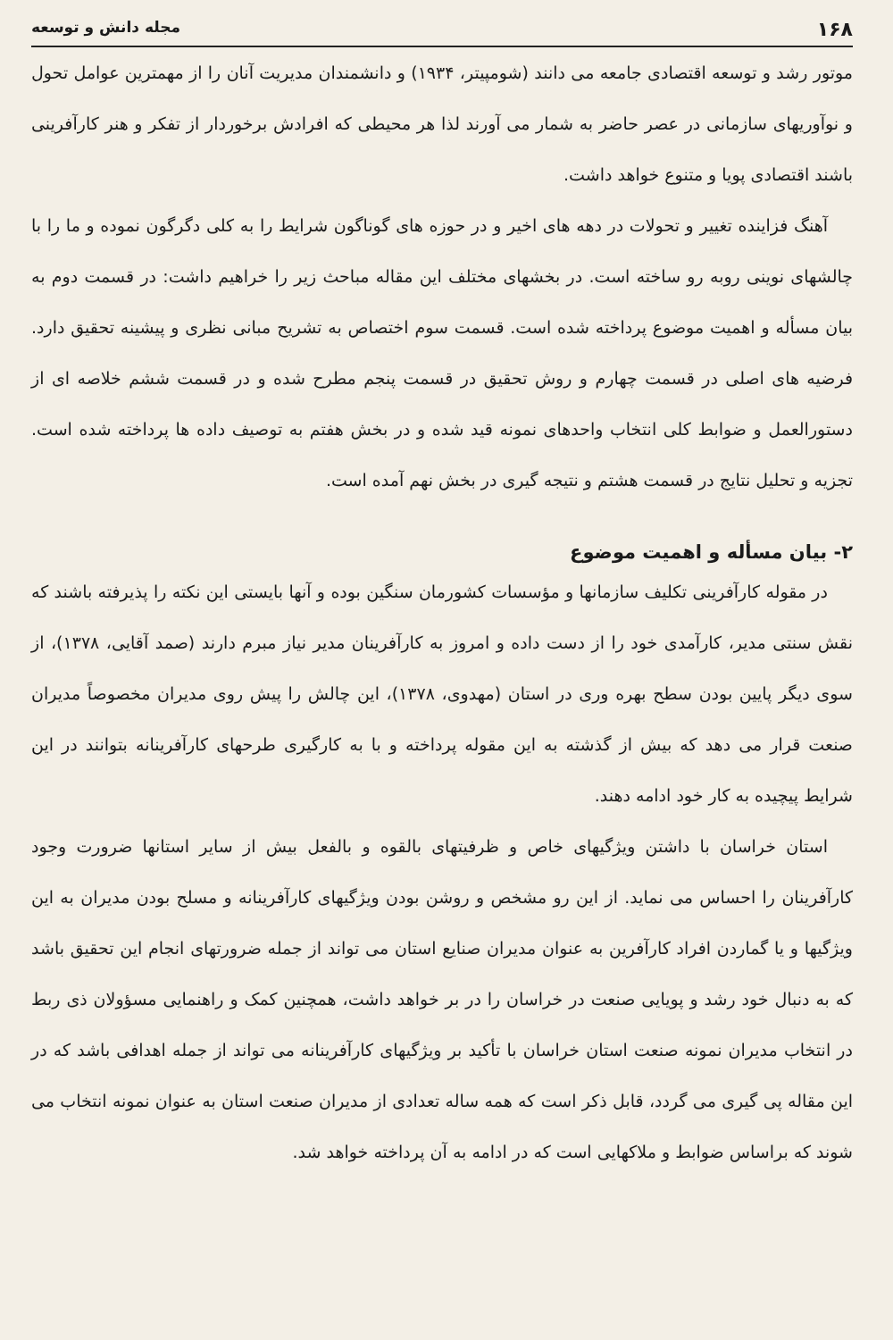۱۶۸ مجله دانش و توسعه
موتور رشد و توسعه اقتصادی جامعه می دانند (شومپیتر، ۱۹۳۴) و دانشمندان مدیریت آنان را از مهمترین عوامل تحول و نوآوریهای سازمانی در عصر حاضر به شمار می آورند لذا هر محیطی که افرادش برخوردار از تفکر و هنر کارآفرینی باشند اقتصادی پویا و متنوع خواهد داشت.
آهنگ فزاینده تغییر و تحولات در دهه های اخیر و در حوزه های گوناگون شرایط را به کلی دگرگون نموده و ما را با چالشهای نوینی روبه رو ساخته است. در بخشهای مختلف این مقاله مباحث زیر را خراهیم داشت: در قسمت دوم به بیان مسأله و اهمیت موضوع پرداخته شده است. قسمت سوم اختصاص به تشریح مبانی نظری و پیشینه تحقیق دارد. فرضیه های اصلی در قسمت چهارم و روش تحقیق در قسمت پنجم مطرح شده و در قسمت ششم خلاصه ای از دستورالعمل و ضوابط کلی انتخاب واحدهای نمونه قید شده و در بخش هفتم به توصیف داده ها پرداخته شده است. تجزیه و تحلیل نتایج در قسمت هشتم و نتیجه گیری در بخش نهم آمده است.
۲- بیان مسأله و اهمیت موضوع
در مقوله کارآفرینی تکلیف سازمانها و مؤسسات کشورمان سنگین بوده و آنها بایستی این نکته را پذیرفته باشند که نقش سنتی مدیر، کارآمدی خود را از دست داده و امروز به کارآفرینان مدیر نیاز مبرم دارند (صمد آقایی، ۱۳۷۸)، از سوی دیگر پایین بودن سطح بهره وری در استان (مهدوی، ۱۳۷۸)، این چالش را پیش روی مدیران مخصوصاً مدیران صنعت قرار می دهد که بیش از گذشته به این مقوله پرداخته و با به کارگیری طرحهای کارآفرینانه بتوانند در این شرایط پیچیده به کار خود ادامه دهند.
استان خراسان با داشتن ویژگیهای خاص و ظرفیتهای بالقوه و بالفعل بیش از سایر استانها ضرورت وجود کارآفرینان را احساس می نماید. از این رو مشخص و روشن بودن ویژگیهای کارآفرینانه و مسلح بودن مدیران به این ویژگیها و یا گماردن افراد کارآفرین به عنوان مدیران صنایع استان می تواند از جمله ضرورتهای انجام این تحقیق باشد که به دنبال خود رشد و پویایی صنعت در خراسان را در بر خواهد داشت، همچنین کمک و راهنمایی مسؤولان ذی ربط در انتخاب مدیران نمونه صنعت استان خراسان با تأکید بر ویژگیهای کارآفرینانه می تواند از جمله اهدافی باشد که در این مقاله پی گیری می گردد، قابل ذکر است که همه ساله تعدادی از مدیران صنعت استان به عنوان نمونه انتخاب می شوند که براساس ضوابط و ملاکهایی است که در ادامه به آن پرداخته خواهد شد.